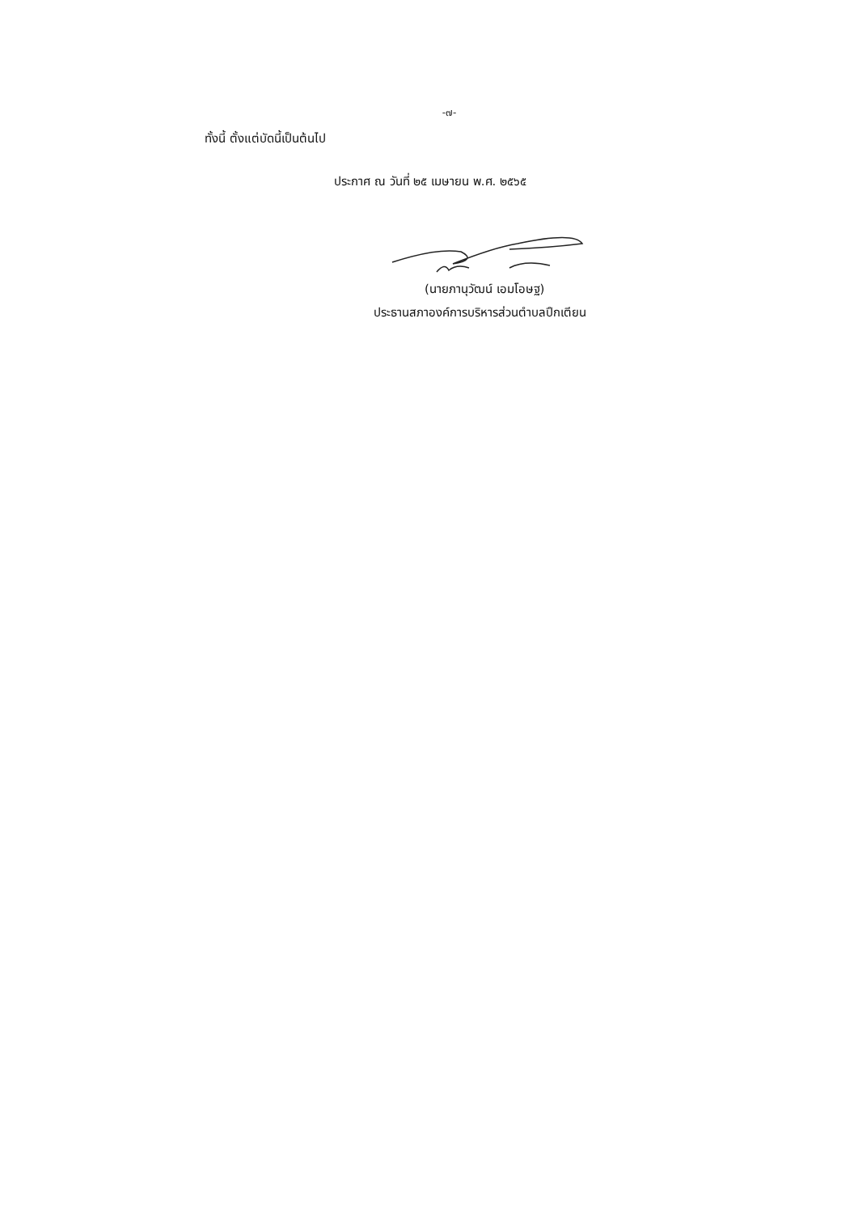-๗-
ทั้งนี้ ตั้งแต่บัดนี้เป็นต้นไป
ประกาศ ณ วันที่ ๒๕ เมษายน พ.ศ. ๒๕๖๕
(นายภานุวัฒน์ เอมโอษฐ)
ประธานสภาองค์การบริหารส่วนตำบลปึกเตียน